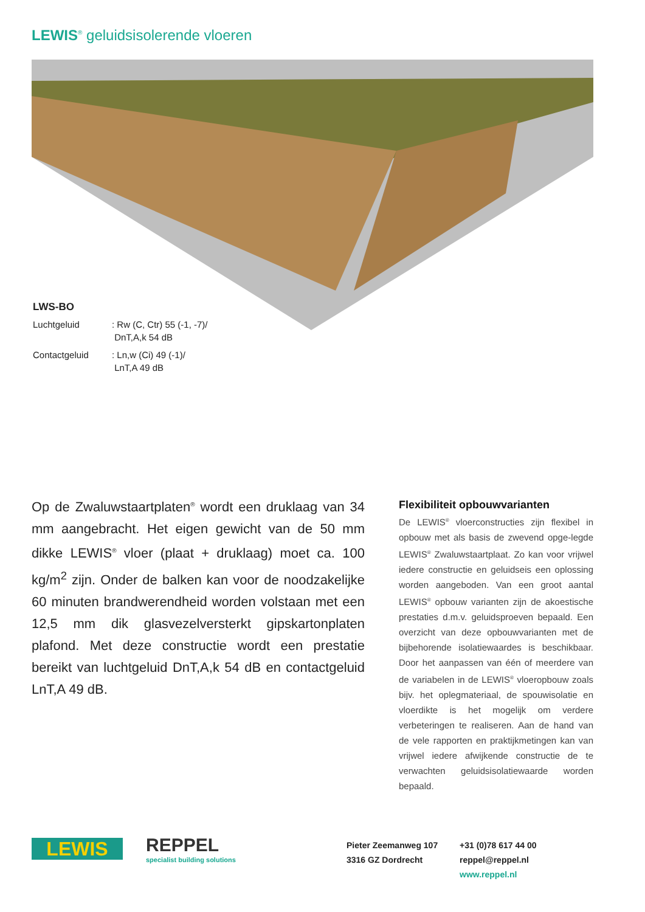LEWIS<sup>®</sup> geluidsisolerende vloeren
| LWS-BO | |
| Luchtgeluid | : Rw (C, Ctr) 55 (-1, -7)/ DnT,A,k 54 dB |
| Contactgeluid | : Ln,w (Ci) 49 (-1)/ LnT,A 49 dB |
Op de Zwaluwstaartplaten<sup>®</sup> wordt een druklaag van 34 mm aangebracht. Het eigen gewicht van de 50 mm dikke LEWIS<sup>®</sup> vloer (plaat + druklaag) moet ca. 100 kg/m<sup>2</sup> zijn. Onder de balken kan voor de noodzakelijke 60 minuten brandwerendheid worden volstaan met een 12,5 mm dik glasvezelversterkt gipskartonplaten plafond. Met deze constructie wordt een prestatie bereikt van luchtgeluid DnT,A,k 54 dB en contactgeluid LnT,A 49 dB.
Flexibiliteit opbouwvarianten
De LEWIS<sup>®</sup> vloerconstructies zijn flexibel in opbouw met als basis de zwevend opge-legde LEWIS<sup>®</sup> Zwaluwstaartplaat. Zo kan voor vrijwel iedere constructie en geluidseis een oplossing worden aangeboden. Van een groot aantal LEWIS<sup>®</sup> opbouw varianten zijn de akoestische prestaties d.m.v. geluidsproeven bepaald. Een overzicht van deze opbouwvarianten met de bijbehorende isolatiewaardes is beschikbaar. Door het aanpassen van één of meerdere van de variabelen in de LEWIS<sup>®</sup> vloeropbouw zoals bijv. het oplegmateriaal, de spouwisolatie en vloerdikte is het mogelijk om verdere verbeteringen te realiseren. Aan de hand van de vele rapporten en praktijkmetingen kan van vrijwel iedere afwijkende constructie de te verwachten geluidsisolatiewaarde worden bepaald.
LEWIS
REPPEL
specialist building solutions
Pieter Zeemanweg 107
3316 GZ Dordrecht
+31 (0)78 617 44 00
reppel@reppel.nl
www.reppel.nl